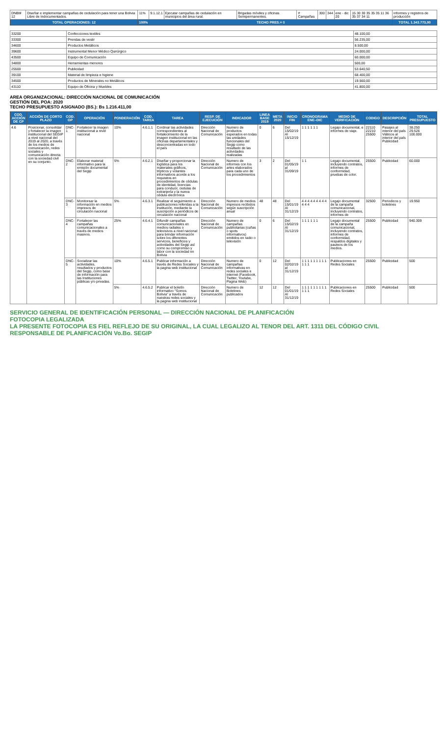| DNBM 12 | Diseñar e implementar campañas de cedulación para tener una Bolivia Libre de Indocumentados. | 11% | 9.1.12.1 | Ejecutar campañas de cedulación en municipios del área rural. | Brigadas móviles y oficinas Semipermanentes. | # Campañas | 300 | 344 | ene - dic 20 | 15 30 30 35 35 35 11 36 35 37 34 11 | informes y registros de producción |
| TOTAL OPERACIONES: 12 | | 100% | TECHO PRES.= 0 | | | | | | | | TOTAL 1.343.773,00 |
| 33200 | Confecciones textiles | 48.100,00 |
| 33300 | Prendas de vestir | 56.235,00 |
| 34600 | Productos Metálicos | 8.500,00 |
| 39600 | Instrumental Menor Médico Quirúrgico | 24.000,00 |
| 43500 | Equipo de Comunicación | 60.000,00 |
| 34800 | Herramientas menores | 500,00 |
| 25500 | Publicidad | 53.640,50 |
| 39100 | Material de limpieza e higiene | 68.400,00 |
| 34500 | Productos de Minerales no Metálicos | 19.560,00 |
| 43110 | Equipo de Oficina y Muebles | 41.800,00 |
AREA ORGANIZACIONAL: DIRECCIÓN NACIONAL DE COMUNICACIÓN
GESTIÓN DEL POA: 2020
TECHO PRESUPUESTO ASIGNADO (BS.): Bs 1.216.411,00
| COD. ACCIÓN DE CP | ACCIÓN DE CORTO PLAZO | COD. OP | OPERACIÓN | PONDERACIÓN | COD. TAREA | TAREA | RESP. DE EJECUCIÓN | INDICADOR | LINEA BASE 2019 | META 2020 | INICIO FIN | CRONOGRAMA ENE–DIC | MEDIO DE VERIFICACIÓN | CODIGO | DESCRIPCIÓN | TOTAL PRESUPUESTO |
| --- | --- | --- | --- | --- | --- | --- | --- | --- | --- | --- | --- | --- | --- | --- | --- | --- |
| 4.6 | Posicionar, consolidar y fortalecer la imagen institucional del SEGIP a nivel nacional del 2019 al 2020, a través de los medios de comunicación, redes sociales y comunicación directa con la sociedad civil en su conjunto. | DNC-1 | Fortalecer la imagen institucional a nivel nacional | 10% | 4.6.1.1 | Cordinar las actividades correspondientes al fortalecimiento de la imagen institucional en las oficinas departamentales y desconcentradas en todo el país | Dirección Nacional de Comunicación | Numero de productos esperados en todas las unidades funcionales del Segip como resultado de las actividades realizadas | 0 | 6 | Del 15/02/19 Al 15/12/19 | 1 1 1 1 1 1 | Legajo documental, e informes de viaje. | 22110 22210 25500 | Pasajes al interior del país Viáticos al interior del país Publicidad | 38.250 29.526 100.000 |
| | | DNC-2 | Elaborar material informativo para la emisión documental del Segip | 5% | 4.6.2.1 | Diseñar y proporcionar la logística para los materiales gráficos, trípticos y volantes informativos acorde a los requisitos en procedimientos de cédulas de identidad, licencias para conducir, cedulas de extranjería y la nueva cédula electrónica | Dirección Nacional de Comunicación | Numero de informes con los artes elaborados para cada uno de los procedimientos | 3 | 2 | Del 01/05/19 al 31/09/19 | 1 1 | Legajo documental, incluyendo contratos, informes de conformidad, pruebas de color. | 25500 | Publicidad | 60.000 |
| | | DNC-3 | Monitorear la información en medios impresos de circulación nacional | 5% | 4.6.3.1 | Realizar el seguimiento a publicaciones referidas a la institución, mediante la suscripción a periódicos de circulación nacional | Dirección Nacional de Comunicación | Numero de medios impresos recibidos según suscripción anual | 48 | 48 | Del 15/01/19 Al 31/12/19 | 4 4 4 4 4 4 4 4 4 4 4 4 | Legajo documental de la campaña comunicacional, incluyendo contratos, informes de | 32500 | Periodicos y boletines | 19.950 |
| | | DNC-4 | Fortalecer las campañas comunicacionales a través de medios masivos. | 25% | 4.6.4.1 | Difundir campañas comunicacionales en medios radiales o televisivos a nivel nacional para brindar información sobre los diferentes servicios, beneficios y actividades del Segip así como su compromiso y labor con la sociedad en Bolivia | Dirección Nacional de Comunicación | Numero de campañas publicitarias (cuñas o spots informativos) emitidos en radio o televisión | 0 | 6 | Del 15/02/19 Al 31/12/19 | 1 1 1 1 1 1 | Legajo documental de la campaña comunicacional, incluyendo contratos, informes de conformidad, respaldos digitales y pauteos de los medios. | 25500 | Publicidad | 940.309 |
| | | DNC-5 | Socializar las actividades, resultados y productos del Segip, como base de información para las Instituciones públicas y/o privadas. | 10% | 4.6.5.1 | Publicar información a través de Redes Sociales y la pagina web institucional | Dirección Nacional de Comunicación | Numero de campañas informativas en redes sociales e internet (Facebook, Twitter, Youtube, Pagina Web) | 0 | 12 | Del 02/02/19 al 31/12/19 | 1 1 1 1 1 1 1 1 1 1 1 1 | Publicaciones en Redes Sociales | 25500 | Publicidad | 500 |
| | | | | 5% | 4.6.5.2 | Publicar el boletín informativo "Somos Bolivia" a través de nuestras redes sociales y la pagina web institucional | Dirección Nacional de Comunicación | Numero de Boletines publicados | 12 | 12 | Del 01/01/19 Al 31/12/19 | 1 1 1 1 1 1 1 1 1 1 1 1 | Publicaciones en Redes Sociales | 25500 | Publicidad | 500 |
SERVICIO GENERAL DE IDENTIFICACIÓN PERSONAL — DIRECCIÓN NACIONAL DE PLANIFICACIÓN
FOTOCOPIA LEGALIZADA
LA PRESENTE FOTOCOPIA ES FIEL REFLEJO DE SU ORIGINAL, LA CUAL LEGALIZO AL TENOR DEL ART. 1311 DEL CÓDIGO CIVIL
RESPONSABLE DE PLANIFICACIÓN Vo.Bo. SEGIP